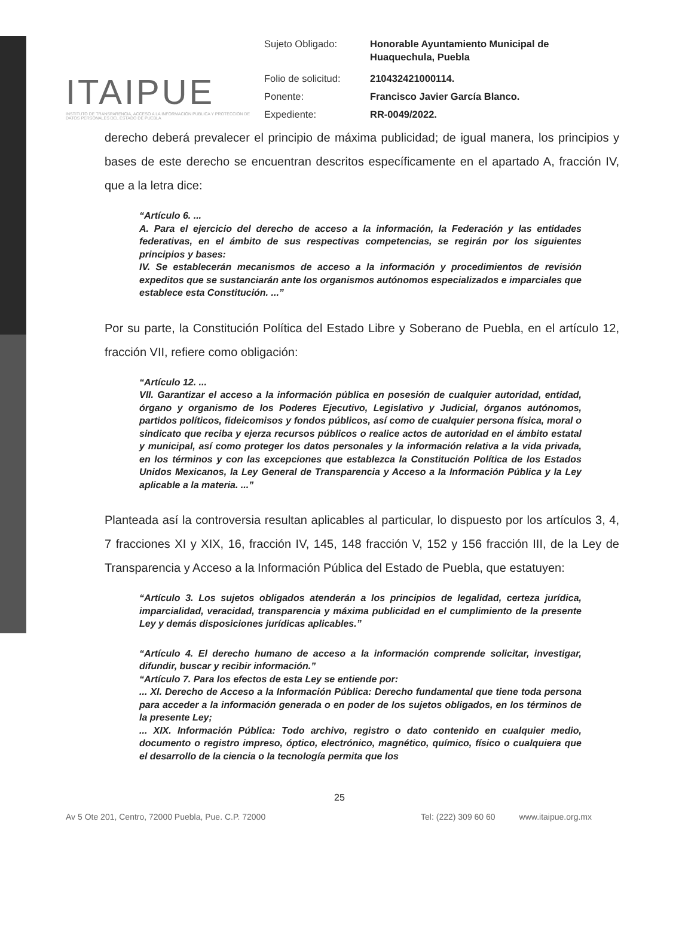ITAIPUE
INSTITUTO DE TRANSPARENCIA, ACCESO A LA INFORMACIÓN PÚBLICA Y PROTECCIÓN DE DATOS PERSONALES DEL ESTADO DE PUEBLA
| Sujeto Obligado: | Honorable Ayuntamiento Municipal de Huaquechula, Puebla |
| Folio de solicitud: | 210432421000114. |
| Ponente: | Francisco Javier García Blanco. |
| Expediente: | RR-0049/2022. |
derecho deberá prevalecer el principio de máxima publicidad; de igual manera, los principios y bases de este derecho se encuentran descritos específicamente en el apartado A, fracción IV, que a la letra dice:
“Artículo 6. ...
A. Para el ejercicio del derecho de acceso a la información, la Federación y las entidades federativas, en el ámbito de sus respectivas competencias, se regirán por los siguientes principios y bases:
IV. Se establecerán mecanismos de acceso a la información y procedimientos de revisión expeditos que se sustanciarán ante los organismos autónomos especializados e imparciales que establece esta Constitución. ...”
Por su parte, la Constitución Política del Estado Libre y Soberano de Puebla, en el artículo 12, fracción VII, refiere como obligación:
“Artículo 12. ...
VII. Garantizar el acceso a la información pública en posesión de cualquier autoridad, entidad, órgano y organismo de los Poderes Ejecutivo, Legislativo y Judicial, órganos autónomos, partidos políticos, fideicomisos y fondos públicos, así como de cualquier persona física, moral o sindicato que reciba y ejerza recursos públicos o realice actos de autoridad en el ámbito estatal y municipal, así como proteger los datos personales y la información relativa a la vida privada, en los términos y con las excepciones que establezca la Constitución Política de los Estados Unidos Mexicanos, la Ley General de Transparencia y Acceso a la Información Pública y la Ley aplicable a la materia. ...”
Planteada así la controversia resultan aplicables al particular, lo dispuesto por los artículos 3, 4, 7 fracciones XI y XIX, 16, fracción IV, 145, 148 fracción V, 152 y 156 fracción III, de la Ley de Transparencia y Acceso a la Información Pública del Estado de Puebla, que estatuyen:
“Artículo 3. Los sujetos obligados atenderán a los principios de legalidad, certeza jurídica, imparcialidad, veracidad, transparencia y máxima publicidad en el cumplimiento de la presente Ley y demás disposiciones jurídicas aplicables.”
“Artículo 4. El derecho humano de acceso a la información comprende solicitar, investigar, difundir, buscar y recibir información.”
“Artículo 7. Para los efectos de esta Ley se entiende por:
... XI. Derecho de Acceso a la Información Pública: Derecho fundamental que tiene toda persona para acceder a la información generada o en poder de los sujetos obligados, en los términos de la presente Ley;
... XIX. Información Pública: Todo archivo, registro o dato contenido en cualquier medio, documento o registro impreso, óptico, electrónico, magnético, químico, físico o cualquiera que el desarrollo de la ciencia o la tecnología permita que los
25
Av 5 Ote 201, Centro, 72000 Puebla, Pue. C.P. 72000 Tel: (222) 309 60 60 www.itaipue.org.mx